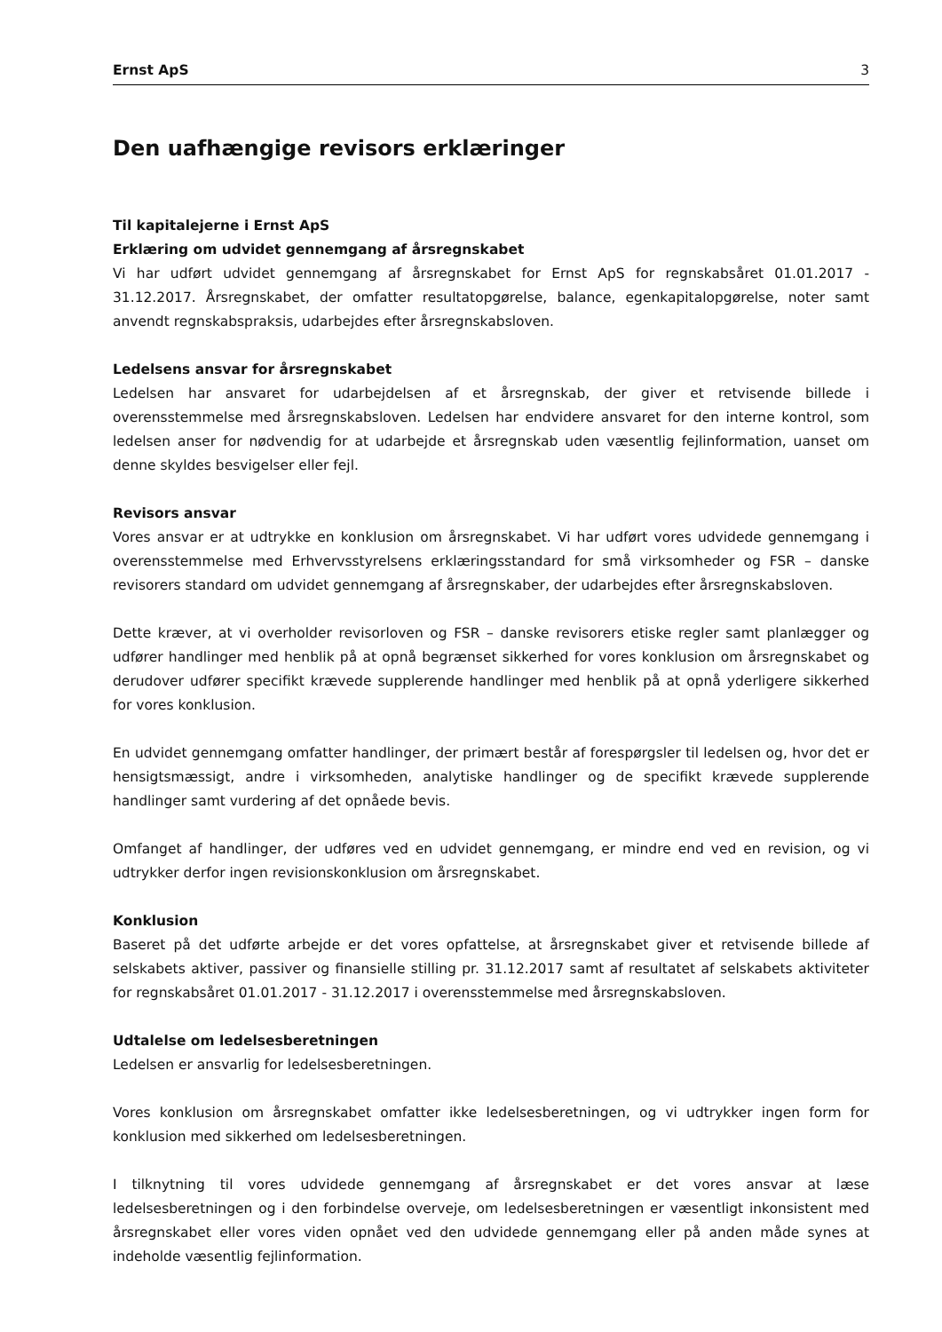Ernst ApS 3
Den uafhængige revisors erklæringer
Til kapitalejerne i Ernst ApS
Erklæring om udvidet gennemgang af årsregnskabet
Vi har udført udvidet gennemgang af årsregnskabet for Ernst ApS for regnskabsåret 01.01.2017 - 31.12.2017. Årsregnskabet, der omfatter resultatopgørelse, balance, egenkapitalopgørelse, noter samt anvendt regnskabspraksis, udarbejdes efter årsregnskabsloven.
Ledelsens ansvar for årsregnskabet
Ledelsen har ansvaret for udarbejdelsen af et årsregnskab, der giver et retvisende billede i overensstemmelse med årsregnskabsloven. Ledelsen har endvidere ansvaret for den interne kontrol, som ledelsen anser for nødvendig for at udarbejde et årsregnskab uden væsentlig fejlinformation, uanset om denne skyldes besvigelser eller fejl.
Revisors ansvar
Vores ansvar er at udtrykke en konklusion om årsregnskabet. Vi har udført vores udvidede gennemgang i overensstemmelse med Erhvervsstyrelsens erklæringsstandard for små virksomheder og FSR – danske revisorers standard om udvidet gennemgang af årsregnskaber, der udarbejdes efter årsregnskabsloven.
Dette kræver, at vi overholder revisorloven og FSR – danske revisorers etiske regler samt planlægger og udfører handlinger med henblik på at opnå begrænset sikkerhed for vores konklusion om årsregnskabet og derudover udfører specifikt krævede supplerende handlinger med henblik på at opnå yderligere sikkerhed for vores konklusion.
En udvidet gennemgang omfatter handlinger, der primært består af forespørgsler til ledelsen og, hvor det er hensigtsmæssigt, andre i virksomheden, analytiske handlinger og de specifikt krævede supplerende handlinger samt vurdering af det opnåede bevis.
Omfanget af handlinger, der udføres ved en udvidet gennemgang, er mindre end ved en revision, og vi udtrykker derfor ingen revisionskonklusion om årsregnskabet.
Konklusion
Baseret på det udførte arbejde er det vores opfattelse, at årsregnskabet giver et retvisende billede af selskabets aktiver, passiver og finansielle stilling pr. 31.12.2017 samt af resultatet af selskabets aktiviteter for regnskabsåret 01.01.2017 - 31.12.2017 i overensstemmelse med årsregnskabsloven.
Udtalelse om ledelsesberetningen
Ledelsen er ansvarlig for ledelsesberetningen.
Vores konklusion om årsregnskabet omfatter ikke ledelsesberetningen, og vi udtrykker ingen form for konklusion med sikkerhed om ledelsesberetningen.
I tilknytning til vores udvidede gennemgang af årsregnskabet er det vores ansvar at læse ledelsesberetningen og i den forbindelse overveje, om ledelsesberetningen er væsentligt inkonsistent med årsregnskabet eller vores viden opnået ved den udvidede gennemgang eller på anden måde synes at indeholde væsentlig fejlinformation.